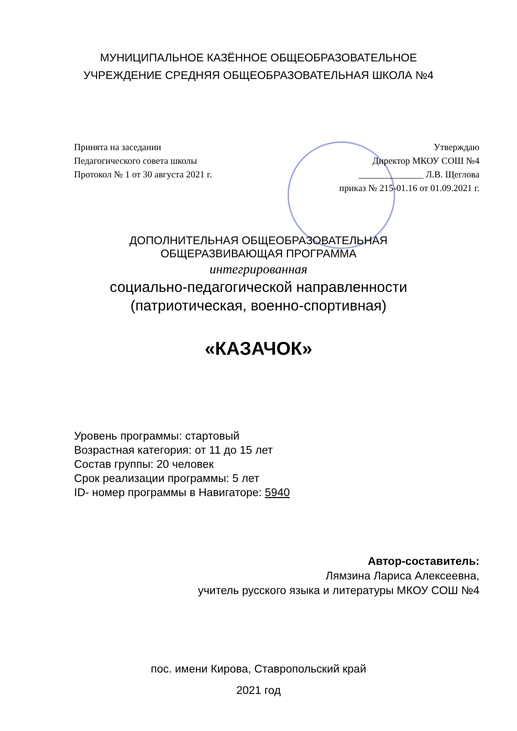МУНИЦИПАЛЬНОЕ КАЗЁННОЕ ОБЩЕОБРАЗОВАТЕЛЬНОЕ
УЧРЕЖДЕНИЕ СРЕДНЯЯ ОБЩЕОБРАЗОВАТЕЛЬНАЯ ШКОЛА №4
Принята на заседании
Педагогического совета школы
Протокол № 1 от 30 августа 2021 г.
Утверждаю
Директор МКОУ СОШ №4
______________ Л.В. Щеглова
приказ № 215-01.16 от 01.09.2021 г.
ДОПОЛНИТЕЛЬНАЯ ОБЩЕОБРАЗОВАТЕЛЬНАЯ
ОБЩЕРАЗВИВАЮЩАЯ ПРОГРАММА
интегрированная
социально-педагогической направленности
(патриотическая, военно-спортивная)
«КАЗАЧОК»
Уровень программы: стартовый
Возрастная категория: от 11 до 15 лет
Состав группы: 20 человек
Срок реализации программы: 5 лет
ID- номер программы в Навигаторе: 5940
Автор-составитель:
Лямзина Лариса Алексеевна,
учитель русского языка и литературы МКОУ СОШ №4
пос. имени Кирова, Ставропольский край
2021 год